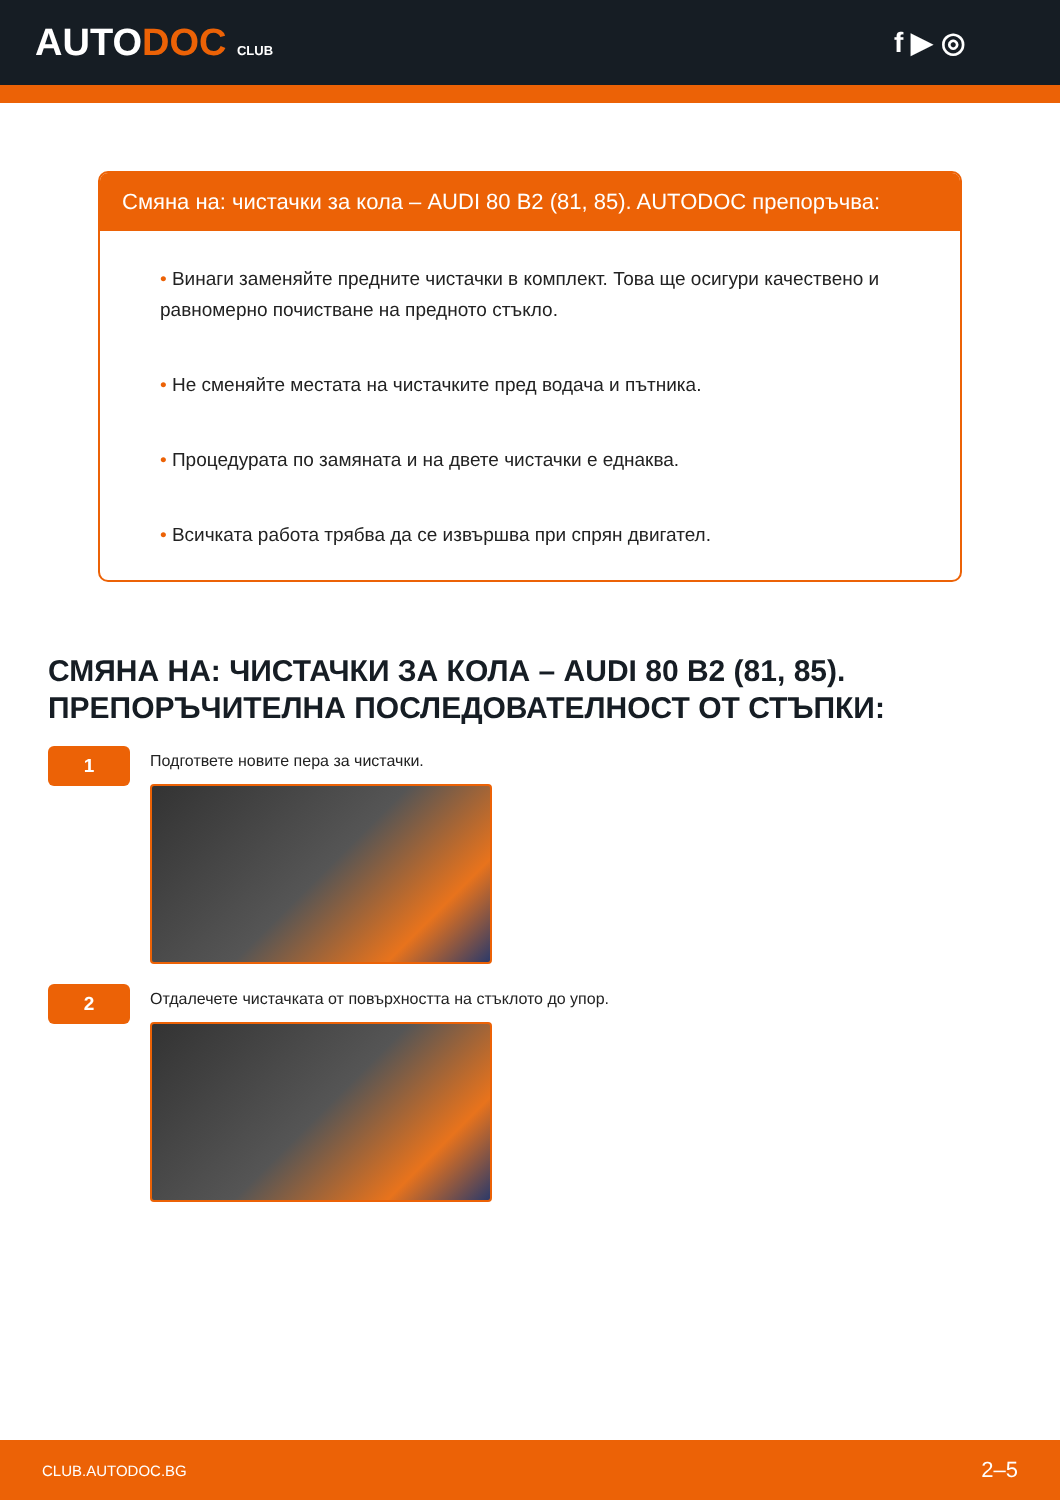AUTODOC CLUB
f ▶ ◎
Смяна на: чистачки за кола – AUDI 80 B2 (81, 85). AUTODOC препоръчва:
• Винаги заменяйте предните чистачки в комплект. Това ще осигури качествено и равномерно почистване на предното стъкло.
• Не сменяйте местата на чистачките пред водача и пътника.
• Процедурата по замяната и на двете чистачки е еднаква.
• Всичката работа трябва да се извършва при спрян двигател.
СМЯНА НА: ЧИСТАЧКИ ЗА КОЛА – AUDI 80 B2 (81, 85).
ПРЕПОРЪЧИТЕЛНА ПОСЛЕДОВАТЕЛНОСТ ОТ СТЪПКИ:
1
Подгответе новите пера за чистачки.
2
Отдалечете чистачката от повърхността на стъклото до упор.
CLUB.AUTODOC.BG 2–5